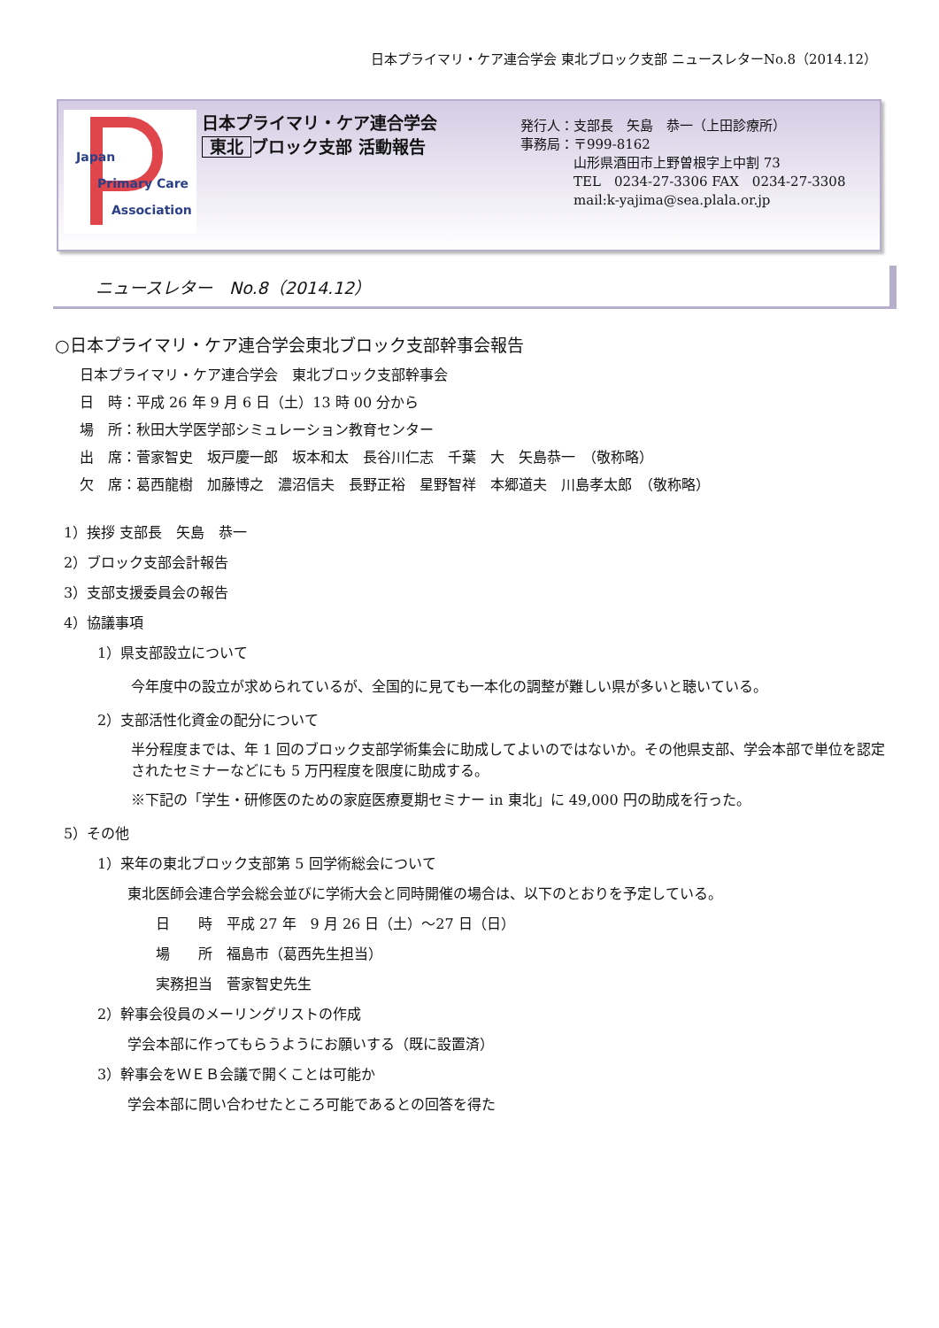日本プライマリ・ケア連合学会 東北ブロック支部 ニュースレターNo.8（2014.12）
Japan
Primary Care
Association
日本プライマリ・ケア連合学会
東北 ブロック支部 活動報告
発行人：支部長　矢島　恭一（上田診療所）
事務局：〒999-8162
　　　　山形県酒田市上野曽根字上中割 73
　　　　TEL　0234-27-3306 FAX　0234-27-3308
　　　　mail:k-yajima@sea.plala.or.jp
ニュースレター　No.8（2014.12）
○日本プライマリ・ケア連合学会東北ブロック支部幹事会報告
日本プライマリ・ケア連合学会　東北ブロック支部幹事会
日　時：平成 26 年 9 月 6 日（土）13 時 00 分から
場　所：秋田大学医学部シミュレーション教育センター
出　席：菅家智史　坂戸慶一郎　坂本和太　長谷川仁志　千葉　大　矢島恭一　（敬称略）
欠　席：葛西龍樹　加藤博之　濃沼信夫　長野正裕　星野智祥　本郷道夫　川島孝太郎　（敬称略）
1）挨拶 支部長　矢島　恭一
2）ブロック支部会計報告
3）支部支援委員会の報告
4）協議事項
1）県支部設立について
今年度中の設立が求められているが、全国的に見ても一本化の調整が難しい県が多いと聴いている。
2）支部活性化資金の配分について
半分程度までは、年 1 回のブロック支部学術集会に助成してよいのではないか。その他県支部、学会本部で単位を認定されたセミナーなどにも 5 万円程度を限度に助成する。
※下記の「学生・研修医のための家庭医療夏期セミナー in 東北」に 49,000 円の助成を行った。
5）その他
1）来年の東北ブロック支部第 5 回学術総会について
東北医師会連合学会総会並びに学術大会と同時開催の場合は、以下のとおりを予定している。
日　　時　平成 27 年　9 月 26 日（土）～27 日（日）
場　　所　福島市（葛西先生担当）
実務担当　菅家智史先生
2）幹事会役員のメーリングリストの作成
学会本部に作ってもらうようにお願いする（既に設置済）
3）幹事会をＷＥＢ会議で開くことは可能か
学会本部に問い合わせたところ可能であるとの回答を得た